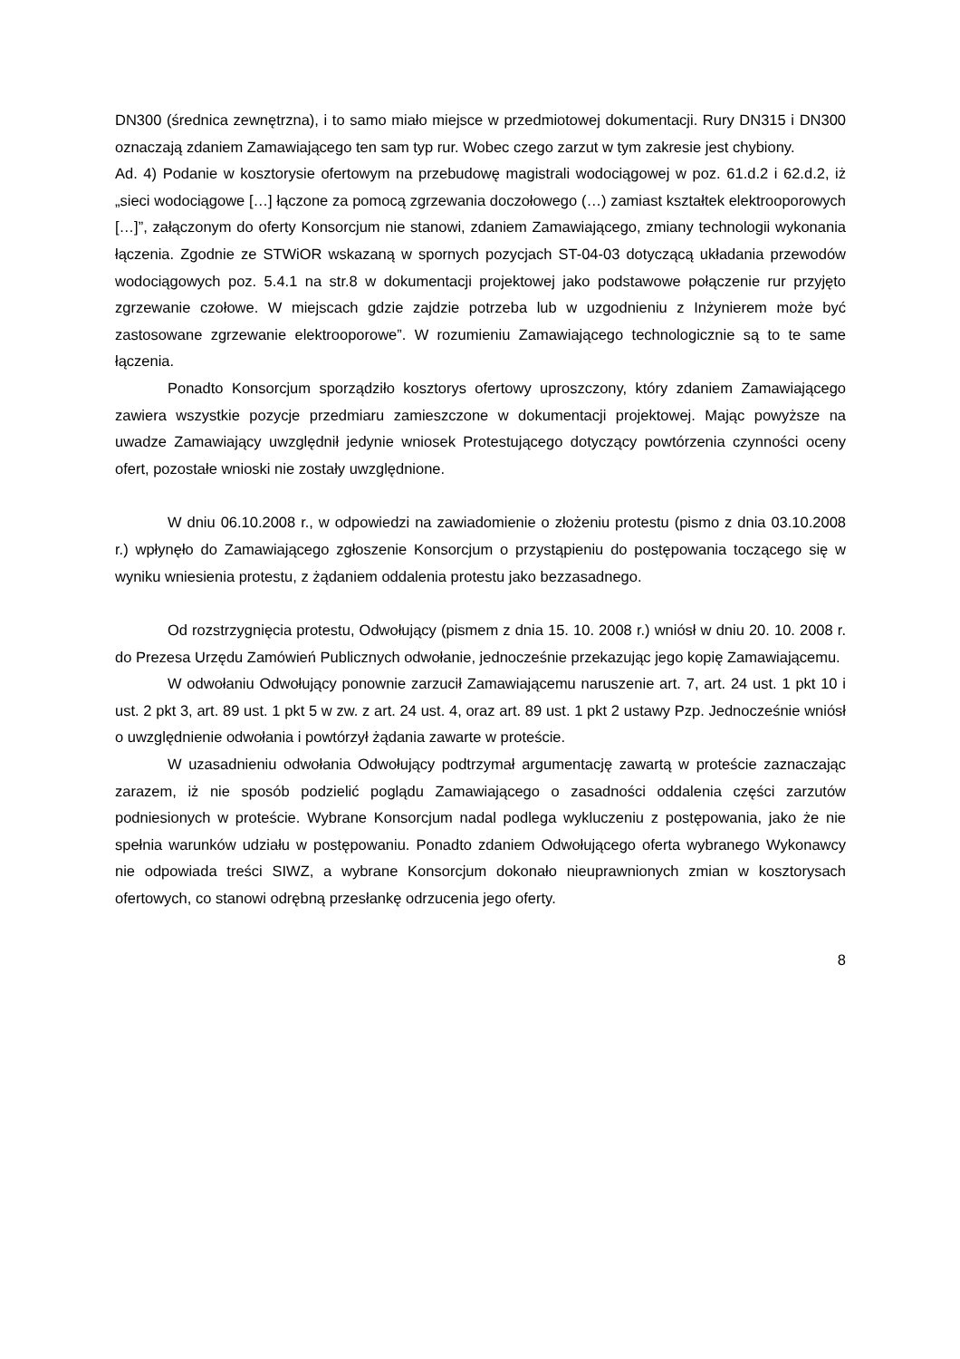DN300 (średnica zewnętrzna), i to samo miało miejsce w przedmiotowej dokumentacji. Rury DN315 i DN300 oznaczają zdaniem Zamawiającego ten sam typ rur. Wobec czego zarzut w tym zakresie jest chybiony.
Ad. 4) Podanie w kosztorysie ofertowym na przebudowę magistrali wodociągowej w poz. 61.d.2 i 62.d.2, iż „sieci wodociągowe […] łączone za pomocą zgrzewania doczołowego (…) zamiast kształtek elektrooporowych […]”, załączonym do oferty Konsorcjum nie stanowi, zdaniem Zamawiającego, zmiany technologii wykonania łączenia. Zgodnie ze STWiOR wskazaną w spornych pozycjach ST-04-03 dotyczącą układania przewodów wodociągowych poz. 5.4.1 na str.8 w dokumentacji projektowej jako podstawowe połączenie rur przyjęto zgrzewanie czołowe. W miejscach gdzie zajdzie potrzeba lub w uzgodnieniu z Inżynierem może być zastosowane zgrzewanie elektrooporowe”. W rozumieniu Zamawiającego technologicznie są to te same łączenia.
Ponadto Konsorcjum sporządziło kosztorys ofertowy uproszczony, który zdaniem Zamawiającego zawiera wszystkie pozycje przedmiaru zamieszczone w dokumentacji projektowej. Mając powyższe na uwadze Zamawiający uwzględnił jedynie wniosek Protestującego dotyczący powtórzenia czynności oceny ofert, pozostałe wnioski nie zostały uwzględnione.
W dniu 06.10.2008 r., w odpowiedzi na zawiadomienie o złożeniu protestu (pismo z dnia 03.10.2008 r.) wpłynęło do Zamawiającego zgłoszenie Konsorcjum o przystąpieniu do postępowania toczącego się w wyniku wniesienia protestu, z żądaniem oddalenia protestu jako bezzasadnego.
Od rozstrzygnięcia protestu, Odwołujący (pismem z dnia 15. 10. 2008 r.) wniósł w dniu 20. 10. 2008 r. do Prezesa Urzędu Zamówień Publicznych odwołanie, jednocześnie przekazując jego kopię Zamawiającemu.
W odwołaniu Odwołujący ponownie zarzucił Zamawiającemu naruszenie art. 7, art. 24 ust. 1 pkt 10 i ust. 2 pkt 3, art. 89 ust. 1 pkt 5 w zw. z art. 24 ust. 4, oraz art. 89 ust. 1 pkt 2 ustawy Pzp. Jednocześnie wniósł o uwzględnienie odwołania i powtórzył żądania zawarte w proteście.
W uzasadnieniu odwołania Odwołujący podtrzymał argumentację zawartą w proteście zaznaczając zarazem, iż nie sposób podzielić poglądu Zamawiającego o zasadności oddalenia części zarzutów podniesionych w proteście. Wybrane Konsorcjum nadal podlega wykluczeniu z postępowania, jako że nie spełnia warunków udziału w postępowaniu. Ponadto zdaniem Odwołującego oferta wybranego Wykonawcy nie odpowiada treści SIWZ, a wybrane Konsorcjum dokonało nieuprawnionych zmian w kosztorysach ofertowych, co stanowi odrębną przesłankę odrzucenia jego oferty.
8